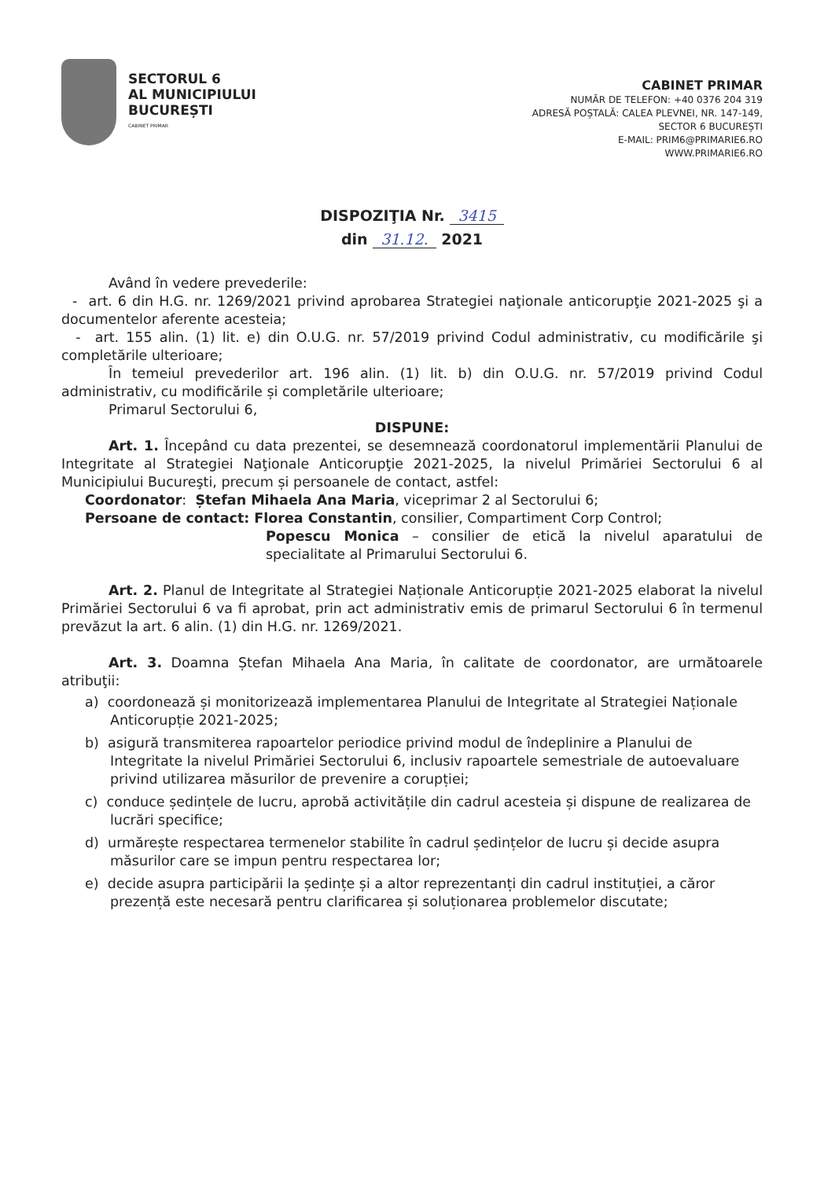SECTORUL 6
AL MUNICIPIULUI
BUCUREȘTI
CABINET PRIMAR
CABINET PRIMAR
NUMĂR DE TELEFON: +40 0376 204 319
ADRESĂ POȘTALĂ: CALEA PLEVNEI, NR. 147-149,
SECTOR 6 BUCUREȘTI
E-MAIL: PRIM6@PRIMARIE6.RO
WWW.PRIMARIE6.RO
DISPOZIŢIA Nr. 3415
din 31.12. 2021
Având în vedere prevederile:
- art. 6 din H.G. nr. 1269/2021 privind aprobarea Strategiei naţionale anticorupţie 2021-2025 şi a documentelor aferente acesteia;
- art. 155 alin. (1) lit. e) din O.U.G. nr. 57/2019 privind Codul administrativ, cu modificările şi completările ulterioare;
În temeiul prevederilor art. 196 alin. (1) lit. b) din O.U.G. nr. 57/2019 privind Codul administrativ, cu modificările și completările ulterioare;
Primarul Sectorului 6,
DISPUNE:
Art. 1. Începând cu data prezentei, se desemnează coordonatorul implementării Planului de Integritate al Strategiei Naţionale Anticorupţie 2021-2025, la nivelul Primăriei Sectorului 6 al Municipiului Bucureşti, precum și persoanele de contact, astfel:
Coordonator: Ștefan Mihaela Ana Maria, viceprimar 2 al Sectorului 6;
Persoane de contact: Florea Constantin, consilier, Compartiment Corp Control;
Popescu Monica – consilier de etică la nivelul aparatului de specialitate al Primarului Sectorului 6.
Art. 2. Planul de Integritate al Strategiei Naționale Anticorupție 2021-2025 elaborat la nivelul Primăriei Sectorului 6 va fi aprobat, prin act administrativ emis de primarul Sectorului 6 în termenul prevăzut la art. 6 alin. (1) din H.G. nr. 1269/2021.
Art. 3. Doamna Ștefan Mihaela Ana Maria, în calitate de coordonator, are următoarele atribuţii:
a) coordonează și monitorizează implementarea Planului de Integritate al Strategiei Naționale Anticorupție 2021-2025;
b) asigură transmiterea rapoartelor periodice privind modul de îndeplinire a Planului de Integritate la nivelul Primăriei Sectorului 6, inclusiv rapoartele semestriale de autoevaluare privind utilizarea măsurilor de prevenire a corupției;
c) conduce ședințele de lucru, aprobă activitățile din cadrul acesteia și dispune de realizarea de lucrări specifice;
d) urmărește respectarea termenelor stabilite în cadrul ședințelor de lucru și decide asupra măsurilor care se impun pentru respectarea lor;
e) decide asupra participării la ședințe și a altor reprezentanți din cadrul instituției, a căror prezență este necesară pentru clarificarea și soluționarea problemelor discutate;